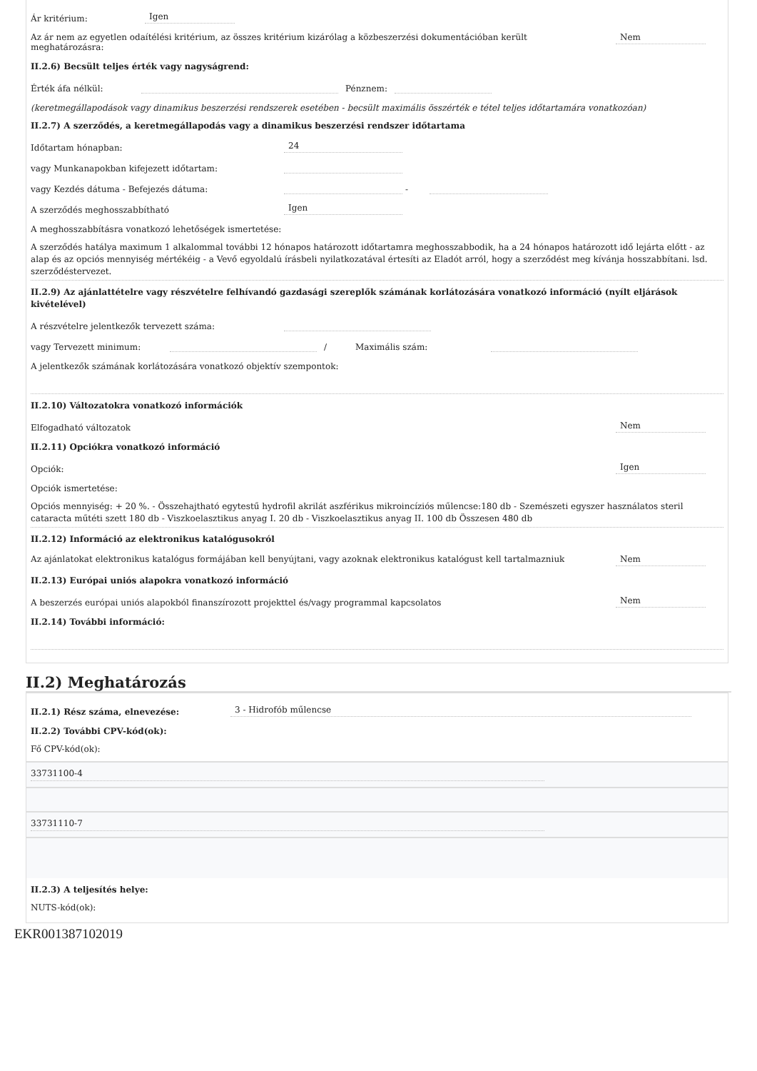Ár kritérium: Igen
Az ár nem az egyetlen odaítélési kritérium, az összes kritérium kizárólag a közbeszerzési dokumentációban került meghatározásra: Nem
II.2.6) Becsült teljes érték vagy nagyságrend:
Érték áfa nélkül: Pénznem:
(keretmegállapodások vagy dinamikus beszerzési rendszerek esetében - becsült maximális összérték e tétel teljes időtartamára vonatkozóan)
II.2.7) A szerződés, a keretmegállapodás vagy a dinamikus beszerzési rendszer időtartama
Időtartam hónapban: 24
vagy Munkanapokban kifejezett időtartam:
vagy Kezdés dátuma - Befejezés dátuma: -
A szerződés meghosszabbítható Igen
A meghosszabbításra vonatkozó lehetőségek ismertetése:
A szerződés hatálya maximum 1 alkalommal további 12 hónapos határozott időtartamra meghosszabbodik, ha a 24 hónapos határozott idő lejárta előtt - az alap és az opciós mennyiség mértékéig - a Vevő egyoldalú írásbeli nyilatkozatával értesíti az Eladót arról, hogy a szerződést meg kívánja hosszabbítani. lsd. szerződéstervezet.
II.2.9) Az ajánlattételre vagy részvételre felhívandó gazdasági szereplők számának korlátozására vonatkozó információ (nyílt eljárások kivételével)
A részvételre jelentkezők tervezett száma:
vagy Tervezett minimum: / Maximális szám:
A jelentkezők számának korlátozására vonatkozó objektív szempontok:
II.2.10) Változatokra vonatkozó információk
Elfogadható változatok Nem
II.2.11) Opciókra vonatkozó információ
Opciók: Igen
Opciók ismertetése:
Opciós mennyiség: + 20 %. - Összehajtható egytestű hydrofil akrilát aszférikus mikroincíziós műlencse:180 db - Szemészeti egyszer használatos steril cataracta műtéti szett 180 db - Viszkoelasztikus anyag I. 20 db - Viszkoelasztikus anyag II. 100 db Összesen 480 db
II.2.12) Információ az elektronikus katalógusokról
Az ajánlatokat elektronikus katalógus formájában kell benyújtani, vagy azoknak elektronikus katalógust kell tartalmazniuk Nem
II.2.13) Európai uniós alapokra vonatkozó információ
A beszerzés európai uniós alapokból finanszírozott projekttel és/vagy programmal kapcsolatos Nem
II.2.14) További információ:
II.2) Meghatározás
II.2.1) Rész száma, elnevezése: 3 - Hidrofób műlencse
II.2.2) További CPV-kód(ok):
Fő CPV-kód(ok):
33731100-4
33731110-7
II.2.3) A teljesítés helye:
NUTS-kód(ok):
EKR001387102019